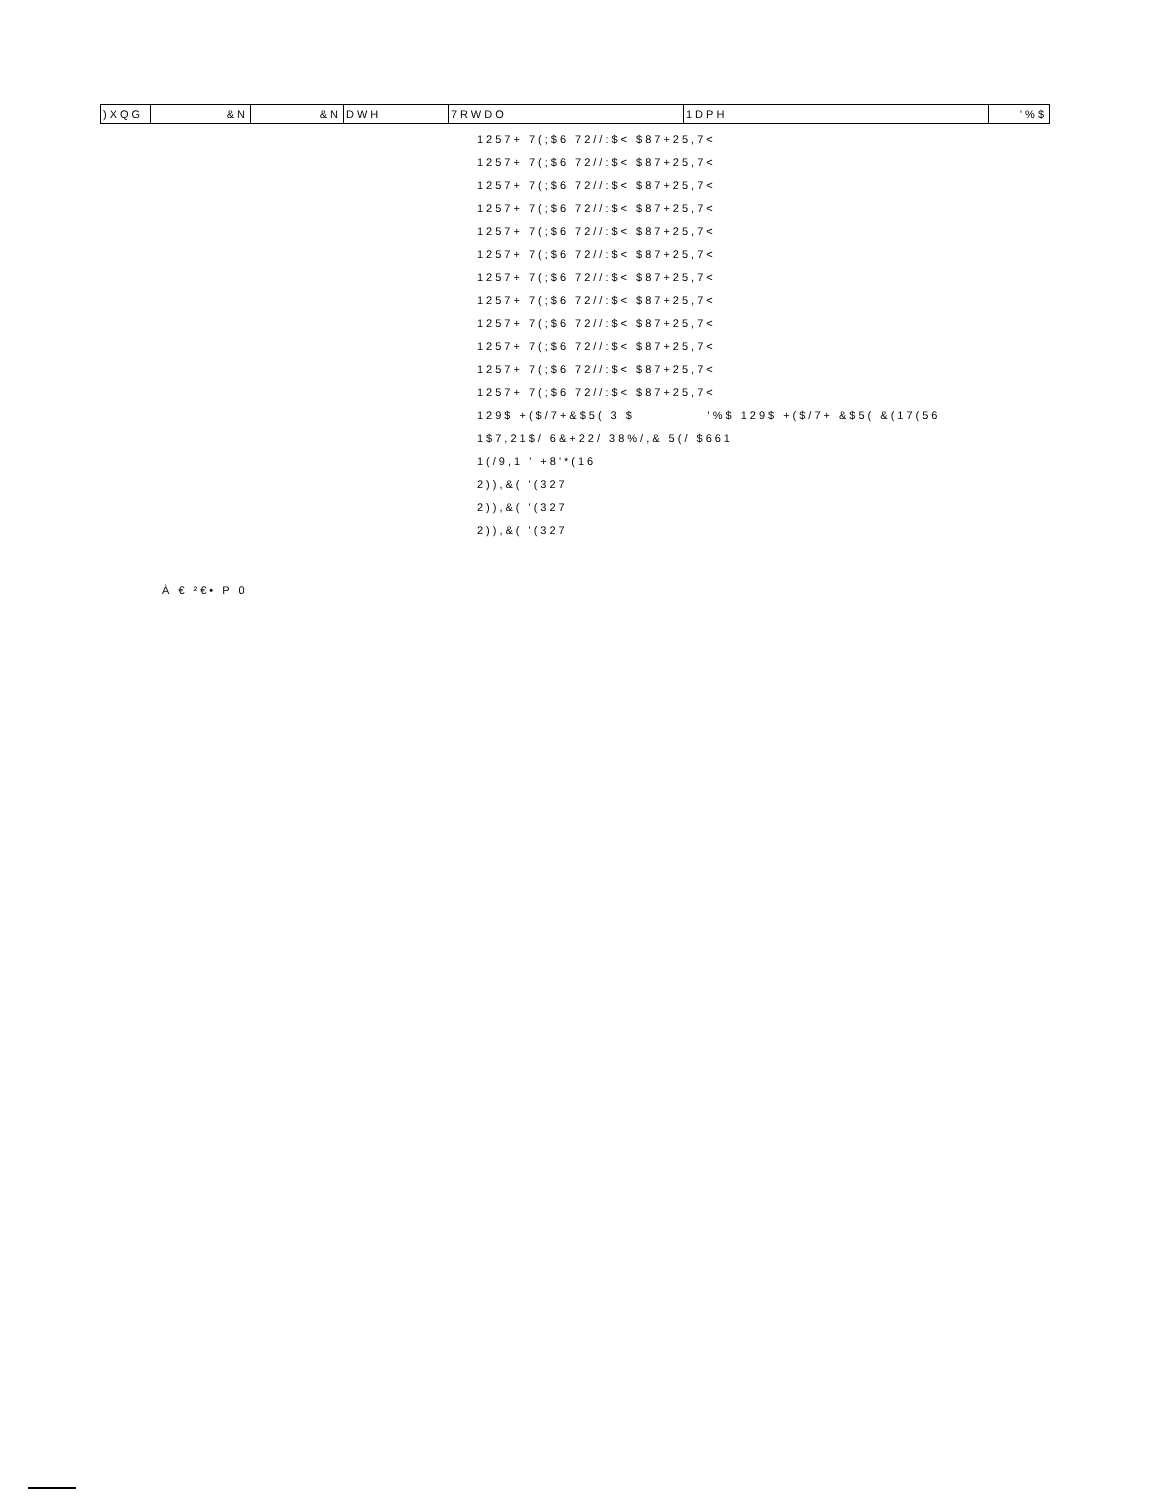| )XQG | &N | &N | DWH | 7RWDO | 1DPH | '%$ |
| --- | --- | --- | --- | --- | --- | --- |
1257+ 7(;$6 72//:$< $87+25,7<
1257+ 7(;$6 72//:$< $87+25,7<
1257+ 7(;$6 72//:$< $87+25,7<
1257+ 7(;$6 72//:$< $87+25,7<
1257+ 7(;$6 72//:$< $87+25,7<
1257+ 7(;$6 72//:$< $87+25,7<
1257+ 7(;$6 72//:$< $87+25,7<
1257+ 7(;$6 72//:$< $87+25,7<
1257+ 7(;$6 72//:$< $87+25,7<
1257+ 7(;$6 72//:$< $87+25,7<
1257+ 7(;$6 72//:$< $87+25,7<
1257+ 7(;$6 72//:$< $87+25,7<
129$ +($/7+&$5( 3 $ '%$ 129$ +($/7+ &$5( &(17(56
1$7,21$/ 6&+22/ 38%/,& 5(/ $661
1(/9,1 ' +8'*(16
2)),&( '(327
2)),&( '(327
2)),&( '(327
À € ²€• P 0